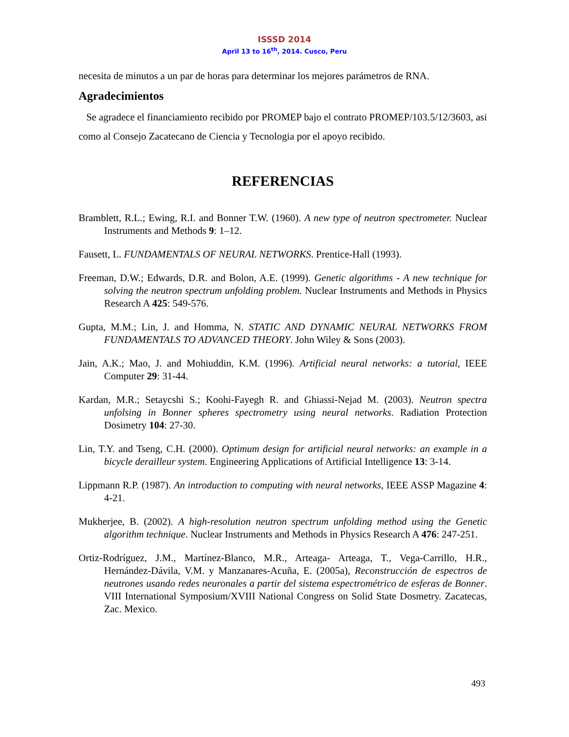ISSSD 2014
April 13 to 16<sup>th</sup>, 2014. Cusco, Peru
necesita de minutos a un par de horas para determinar los mejores parámetros de RNA.
Agradecimientos
Se agradece el financiamiento recibido por PROMEP bajo el contrato PROMEP/103.5/12/3603, asi como al Consejo Zacatecano de Ciencia y Tecnologia por el apoyo recibido.
REFERENCIAS
Bramblett, R.L.; Ewing, R.I. and Bonner T.W. (1960). A new type of neutron spectrometer. Nuclear Instruments and Methods 9: 1–12.
Fausett, L. FUNDAMENTALS OF NEURAL NETWORKS. Prentice-Hall (1993).
Freeman, D.W.; Edwards, D.R. and Bolon, A.E. (1999). Genetic algorithms - A new technique for solving the neutron spectrum unfolding problem. Nuclear Instruments and Methods in Physics Research A 425: 549-576.
Gupta, M.M.; Lin, J. and Homma, N. STATIC AND DYNAMIC NEURAL NETWORKS FROM FUNDAMENTALS TO ADVANCED THEORY. John Wiley & Sons (2003).
Jain, A.K.; Mao, J. and Mohiuddin, K.M. (1996). Artificial neural networks: a tutorial, IEEE Computer 29: 31-44.
Kardan, M.R.; Setaycshi S.; Koohi-Fayegh R. and Ghiassi-Nejad M. (2003). Neutron spectra unfolsing in Bonner spheres spectrometry using neural networks. Radiation Protection Dosimetry 104: 27-30.
Lin, T.Y. and Tseng, C.H. (2000). Optimum design for artificial neural networks: an example in a bicycle derailleur system. Engineering Applications of Artificial Intelligence 13: 3-14.
Lippmann R.P. (1987). An introduction to computing with neural networks, IEEE ASSP Magazine 4: 4-21.
Mukherjee, B. (2002). A high-resolution neutron spectrum unfolding method using the Genetic algorithm technique. Nuclear Instruments and Methods in Physics Research A 476: 247-251.
Ortiz-Rodríguez, J.M., Martínez-Blanco, M.R., Arteaga- Arteaga, T., Vega-Carrillo, H.R., Hernández-Dávila, V.M. y Manzanares-Acuña, E. (2005a), Reconstrucción de espectros de neutrones usando redes neuronales a partir del sistema espectrométrico de esferas de Bonner. VIII International Symposium/XVIII National Congress on Solid State Dosmetry. Zacatecas, Zac. Mexico.
493